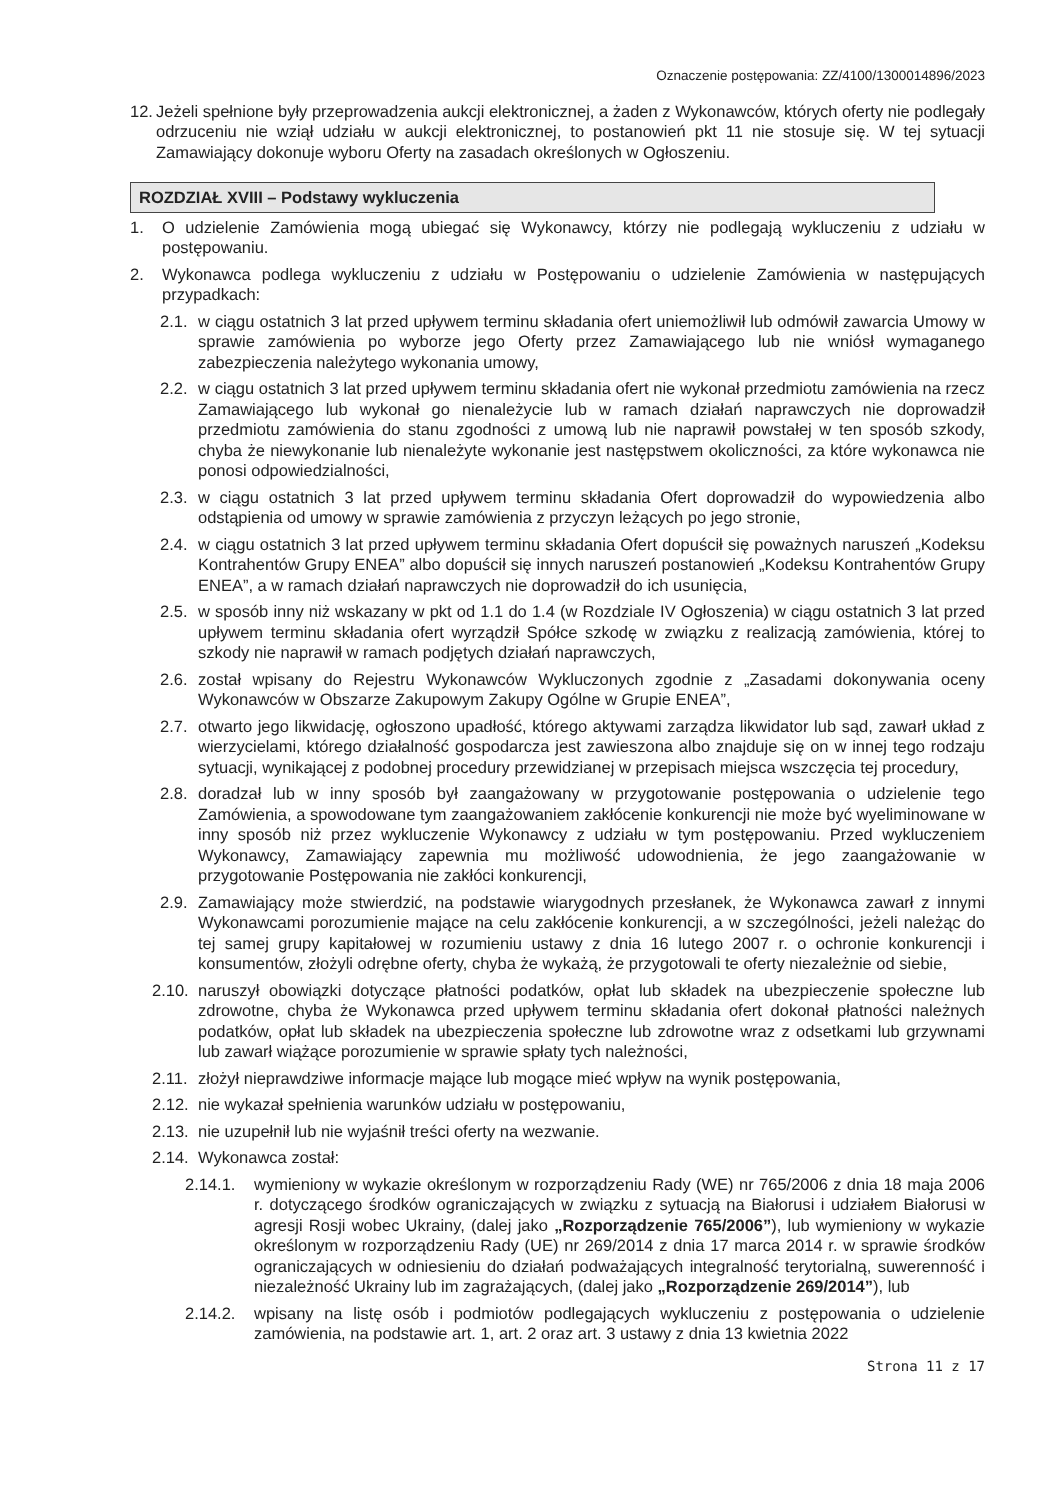Oznaczenie postępowania: ZZ/4100/1300014896/2023
12. Jeżeli spełnione były przeprowadzenia aukcji elektronicznej, a żaden z Wykonawców, których oferty nie podlegały odrzuceniu nie wziął udziału w aukcji elektronicznej, to postanowień pkt 11 nie stosuje się. W tej sytuacji Zamawiający dokonuje wyboru Oferty na zasadach określonych w Ogłoszeniu.
ROZDZIAŁ XVIII – Podstawy wykluczenia
1. O udzielenie Zamówienia mogą ubiegać się Wykonawcy, którzy nie podlegają wykluczeniu z udziału w postępowaniu.
2. Wykonawca podlega wykluczeniu z udziału w Postępowaniu o udzielenie Zamówienia w następujących przypadkach:
2.1. w ciągu ostatnich 3 lat przed upływem terminu składania ofert uniemożliwił lub odmówił zawarcia Umowy w sprawie zamówienia po wyborze jego Oferty przez Zamawiającego lub nie wniósł wymaganego zabezpieczenia należytego wykonania umowy,
2.2. w ciągu ostatnich 3 lat przed upływem terminu składania ofert nie wykonał przedmiotu zamówienia na rzecz Zamawiającego lub wykonał go nienależycie lub w ramach działań naprawczych nie doprowadził przedmiotu zamówienia do stanu zgodności z umową lub nie naprawił powstałej w ten sposób szkody, chyba że niewykonanie lub nienależyte wykonanie jest następstwem okoliczności, za które wykonawca nie ponosi odpowiedzialności,
2.3. w ciągu ostatnich 3 lat przed upływem terminu składania Ofert doprowadził do wypowiedzenia albo odstąpienia od umowy w sprawie zamówienia z przyczyn leżących po jego stronie,
2.4. w ciągu ostatnich 3 lat przed upływem terminu składania Ofert dopuścił się poważnych naruszeń „Kodeksu Kontrahentów Grupy ENEA” albo dopuścił się innych naruszeń postanowień „Kodeksu Kontrahentów Grupy ENEA”, a w ramach działań naprawczych nie doprowadził do ich usunięcia,
2.5. w sposób inny niż wskazany w pkt od 1.1 do 1.4 (w Rozdziale IV Ogłoszenia) w ciągu ostatnich 3 lat przed upływem terminu składania ofert wyrządził Spółce szkodę w związku z realizacją zamówienia, której to szkody nie naprawił w ramach podjętych działań naprawczych,
2.6. został wpisany do Rejestru Wykonawców Wykluczonych zgodnie z „Zasadami dokonywania oceny Wykonawców w Obszarze Zakupowym Zakupy Ogólne w Grupie ENEA”,
2.7. otwarto jego likwidację, ogłoszono upadłość, którego aktywami zarządza likwidator lub sąd, zawarł układ z wierzycielami, którego działalność gospodarcza jest zawieszona albo znajduje się on w innej tego rodzaju sytuacji, wynikającej z podobnej procedury przewidzianej w przepisach miejsca wszczęcia tej procedury,
2.8. doradzał lub w inny sposób był zaangażowany w przygotowanie postępowania o udzielenie tego Zamówienia, a spowodowane tym zaangażowaniem zakłócenie konkurencji nie może być wyeliminowane w inny sposób niż przez wykluczenie Wykonawcy z udziału w tym postępowaniu. Przed wykluczeniem Wykonawcy, Zamawiający zapewnia mu możliwość udowodnienia, że jego zaangażowanie w przygotowanie Postępowania nie zakłóci konkurencji,
2.9. Zamawiający może stwierdzić, na podstawie wiarygodnych przesłanek, że Wykonawca zawarł z innymi Wykonawcami porozumienie mające na celu zakłócenie konkurencji, a w szczególności, jeżeli należąc do tej samej grupy kapitałowej w rozumieniu ustawy z dnia 16 lutego 2007 r. o ochronie konkurencji i konsumentów, złożyli odrębne oferty, chyba że wykażą, że przygotowali te oferty niezależnie od siebie,
2.10. naruszył obowiązki dotyczące płatności podatków, opłat lub składek na ubezpieczenie społeczne lub zdrowotne, chyba że Wykonawca przed upływem terminu składania ofert dokonał płatności należnych podatków, opłat lub składek na ubezpieczenia społeczne lub zdrowotne wraz z odsetkami lub grzywnami lub zawarł wiążące porozumienie w sprawie spłaty tych należności,
2.11. złożył nieprawdziwe informacje mające lub mogące mieć wpływ na wynik postępowania,
2.12. nie wykazał spełnienia warunków udziału w postępowaniu,
2.13. nie uzupełnił lub nie wyjaśnił treści oferty na wezwanie.
2.14. Wykonawca został:
2.14.1. wymieniony w wykazie określonym w rozporządzeniu Rady (WE) nr 765/2006 z dnia 18 maja 2006 r. dotyczącego środków ograniczających w związku z sytuacją na Białorusi i udziałem Białorusi w agresji Rosji wobec Ukrainy, (dalej jako „Rozporządzenie 765/2006”), lub wymieniony w wykazie określonym w rozporządzeniu Rady (UE) nr 269/2014 z dnia 17 marca 2014 r. w sprawie środków ograniczających w odniesieniu do działań podważających integralność terytorialną, suwerenność i niezależność Ukrainy lub im zagrażających, (dalej jako „Rozporządzenie 269/2014”), lub
2.14.2. wpisany na listę osób i podmiotów podlegających wykluczeniu z postępowania o udzielenie zamówienia, na podstawie art. 1, art. 2 oraz art. 3 ustawy z dnia 13 kwietnia 2022
Strona 11 z 17